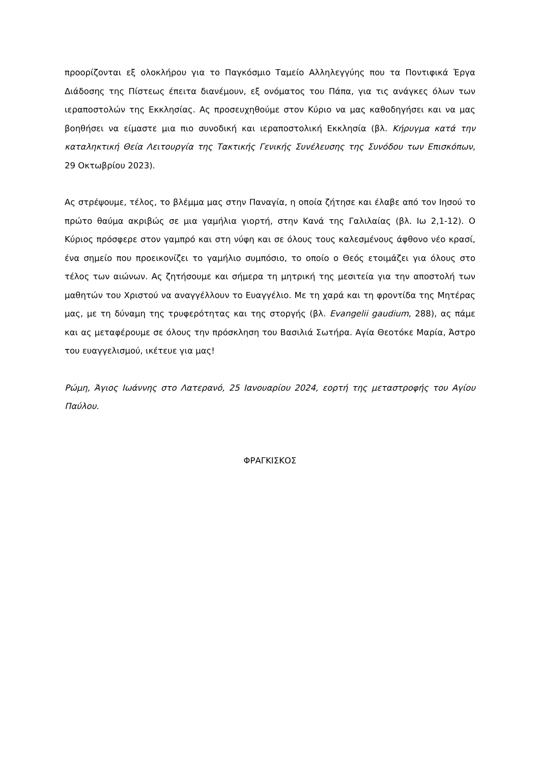προορίζονται εξ ολοκλήρου για το Παγκόσμιο Ταμείο Αλληλεγγύης που τα Ποντιφικά Έργα Διάδοσης της Πίστεως έπειτα διανέμουν, εξ ονόματος του Πάπα, για τις ανάγκες όλων των ιεραποστολών της Εκκλησίας. Ας προσευχηθούμε στον Κύριο να μας καθοδηγήσει και να μας βοηθήσει να είμαστε μια πιο συνοδική και ιεραποστολική Εκκλησία (βλ. Κήρυγμα κατά την καταληκτική Θεία Λειτουργία της Τακτικής Γενικής Συνέλευσης της Συνόδου των Επισκόπων, 29 Οκτωβρίου 2023).
Ας στρέψουμε, τέλος, το βλέμμα μας στην Παναγία, η οποία ζήτησε και έλαβε από τον Ιησού το πρώτο θαύμα ακριβώς σε μια γαμήλια γιορτή, στην Κανά της Γαλιλαίας (βλ. Ιω 2,1-12). Ο Κύριος πρόσφερε στον γαμπρό και στη νύφη και σε όλους τους καλεσμένους άφθονο νέο κρασί, ένα σημείο που προεικονίζει το γαμήλιο συμπόσιο, το οποίο ο Θεός ετοιμάζει για όλους στο τέλος των αιώνων. Ας ζητήσουμε και σήμερα τη μητρική της μεσιτεία για την αποστολή των μαθητών του Χριστού να αναγγέλλουν το Ευαγγέλιο. Με τη χαρά και τη φροντίδα της Μητέρας μας, με τη δύναμη της τρυφερότητας και της στοργής (βλ. Evangelii gaudium, 288), ας πάμε και ας μεταφέρουμε σε όλους την πρόσκληση του Βασιλιά Σωτήρα. Αγία Θεοτόκε Μαρία, Άστρο του ευαγγελισμού, ικέτευε για μας!
Ρώμη, Άγιος Ιωάννης στο Λατερανό, 25 Ιανουαρίου 2024, εορτή της μεταστροφής του Αγίου Παύλου.
ΦΡΑΓΚΙΣΚΟΣ